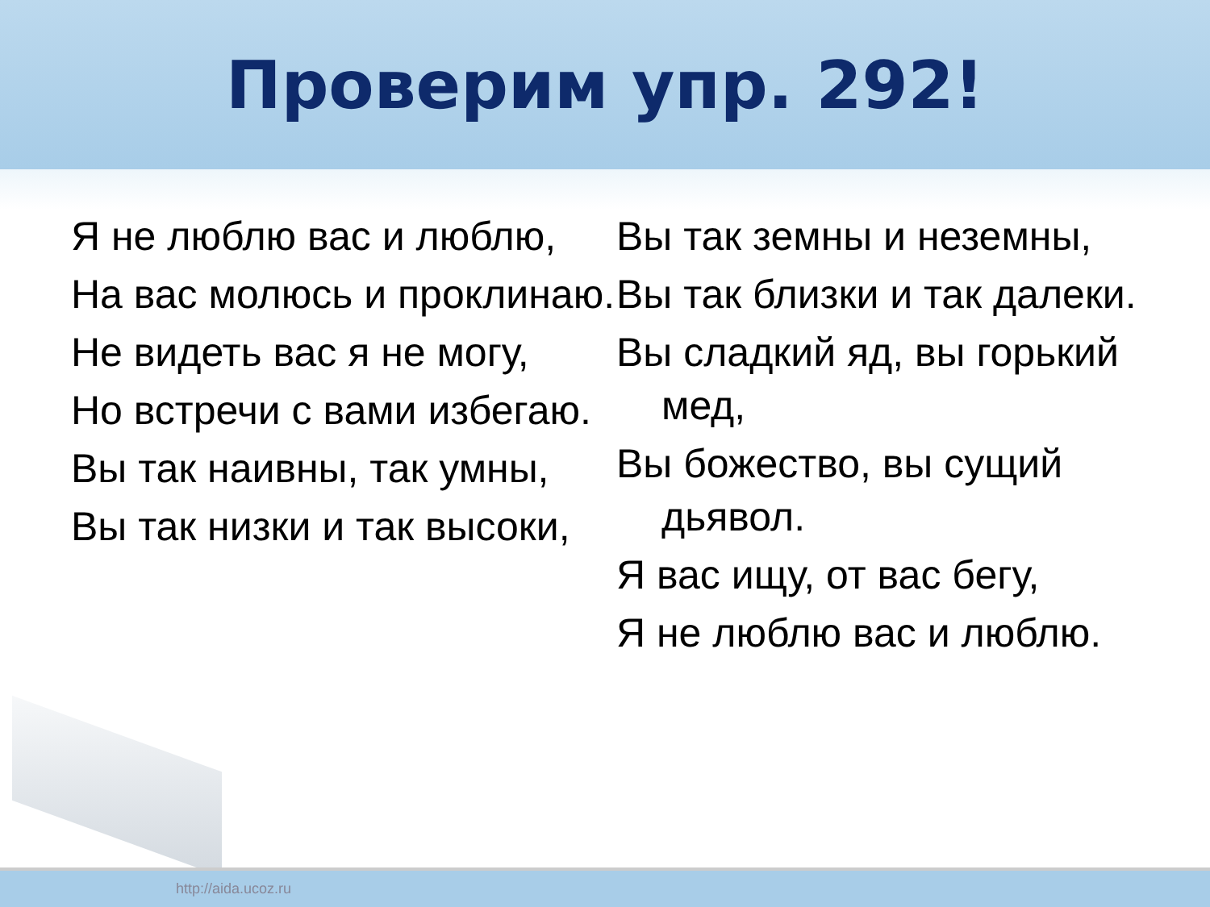Проверим упр. 292!
Я не люблю вас и люблю,
На вас молюсь и проклинаю.
Не видеть вас я не могу,
Но встречи с вами избегаю.
Вы так наивны, так умны,
Вы так низки и так высоки,
Вы так земны и неземны,
Вы так близки и так далеки.
Вы сладкий яд, вы горький мед,
Вы божество, вы сущий дьявол.
Я вас ищу, от вас бегу,
Я не люблю вас и люблю.
http://aida.ucoz.ru